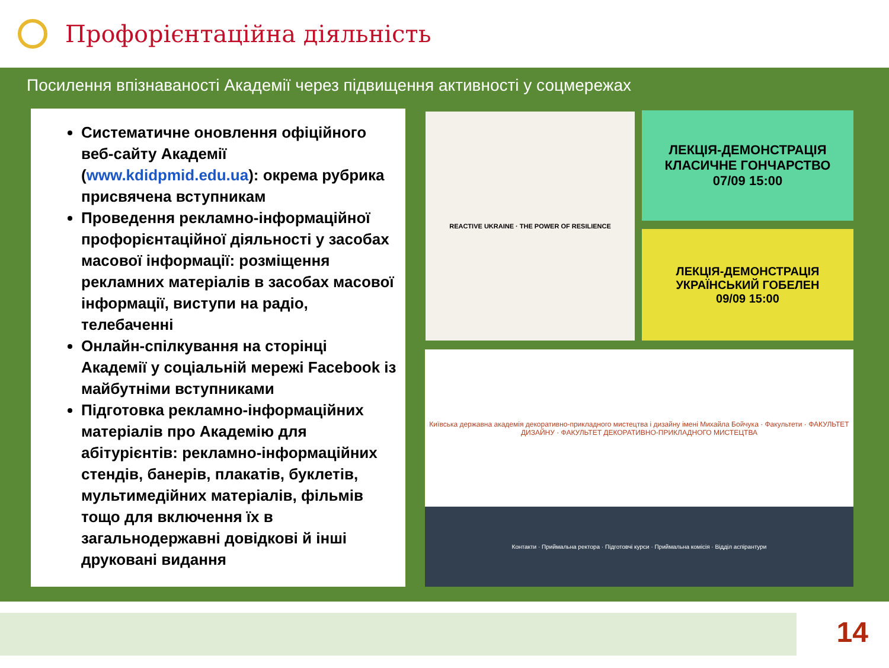Профорієнтаційна діяльність
Посилення впізнаваності Академії через підвищення активності у соцмережах
Систематичне оновлення офіційного веб-сайту Академії (www.kdidpmid.edu.ua): окрема рубрика присвячена вступникам
Проведення рекламно-інформаційної профорієнтаційної діяльності у засобах масової інформації: розміщення рекламних матеріалів в засобах масової інформації, виступи на радіо, телебаченні
Онлайн-спілкування на сторінці Академії у соціальній мережі Facebook із майбутніми вступниками
Підготовка рекламно-інформаційних матеріалів про Академію для абітурієнтів: рекламно-інформаційних стендів, банерів, плакатів, буклетів, мультимедійних матеріалів, фільмів тощо для включення їх в загальнодержавні довідкові й інші друковані видання
REACTIVE UKRAINE · THE POWER OF RESILIENCE
ЛЕКЦІЯ-ДЕМОНСТРАЦІЯ
КЛАСИЧНЕ ГОНЧАРСТВО
07/09 15:00
ЛЕКЦІЯ-ДЕМОНСТРАЦІЯ
УКРАЇНСЬКИЙ ГОБЕЛЕН
09/09 15:00
Київська державна академія декоративно-прикладного мистецтва і дизайну імені Михайла Бойчука · Факультети · ФАКУЛЬТЕТ ДИЗАЙНУ · ФАКУЛЬТЕТ ДЕКОРАТИВНО-ПРИКЛАДНОГО МИСТЕЦТВА
Контакти · Приймальна ректора · Підготовчі курси · Приймальна комісія · Відділ аспірантури
14